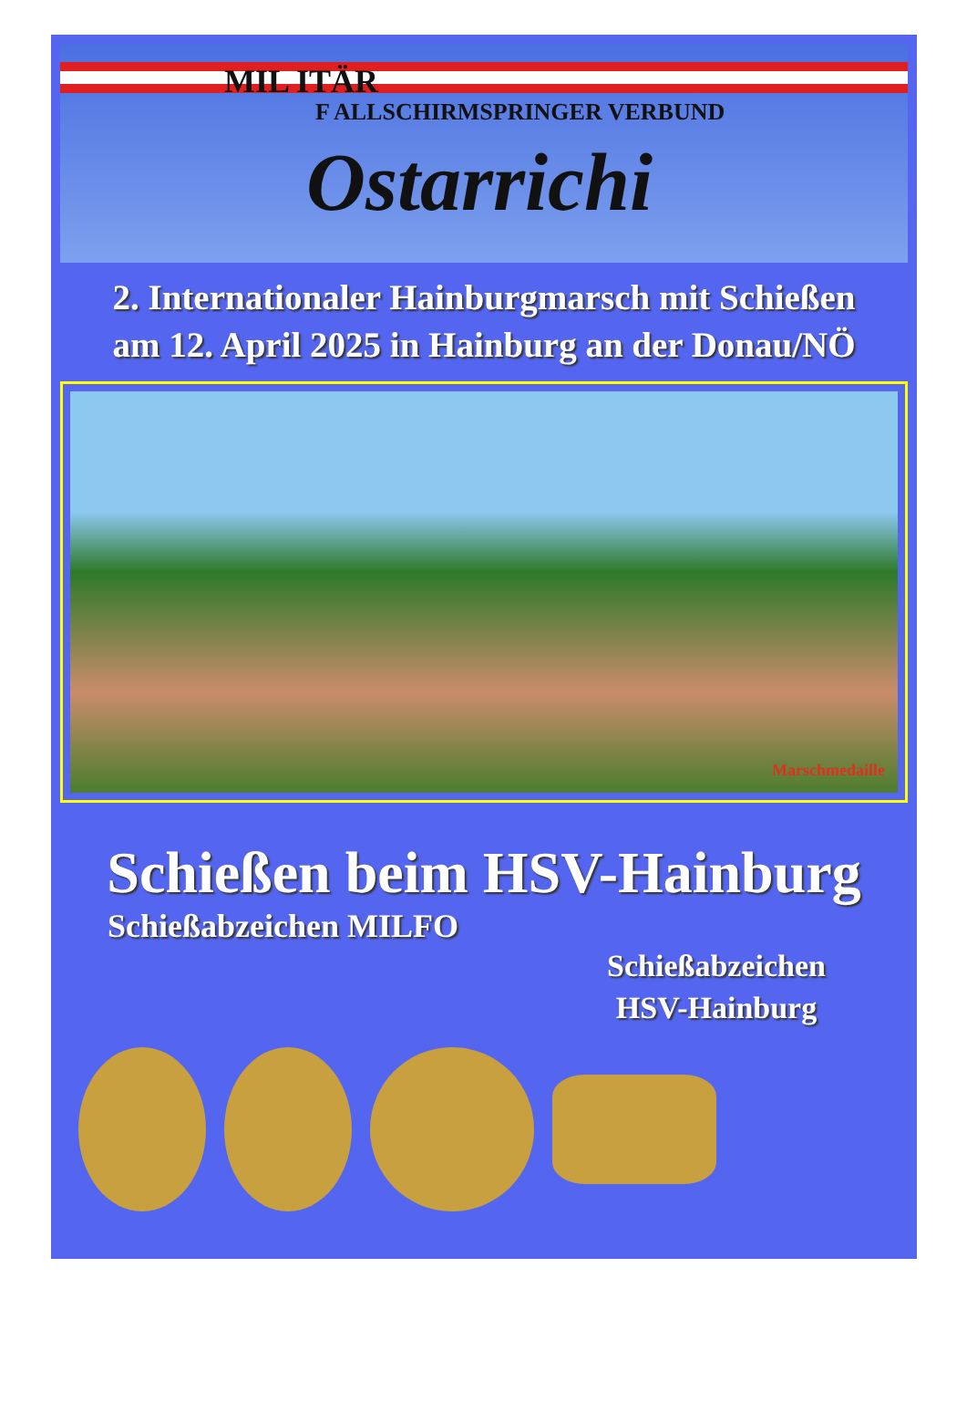MIL ITÄR
F ALLSCHIRMSPRINGER VERBUND
Ostarrichi
2. Internationaler Hainburgmarsch mit Schießen
am 12. April 2025 in Hainburg an der Donau/NÖ
Marschmedaille
Schießen beim HSV-Hainburg
Schießabzeichen MILFO
Schießabzeichen
HSV-Hainburg